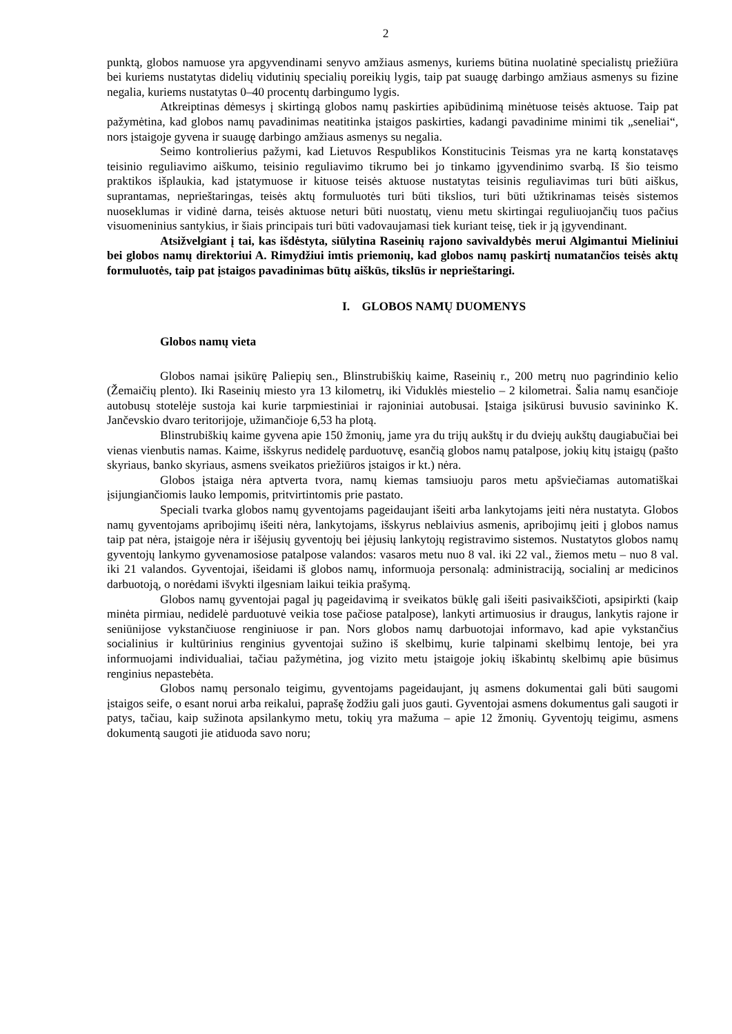2
punktą, globos namuose yra apgyvendinami senyvo amžiaus asmenys, kuriems būtina nuolatinė specialistų priežiūra bei kuriems nustatytas didelių vidutinių specialių poreikių lygis, taip pat suaugę darbingo amžiaus asmenys su fizine negalia, kuriems nustatytas 0–40 procentų darbingumo lygis.
Atkreiptinas dėmesys į skirtingą globos namų paskirties apibūdinimą minėtuose teisės aktuose. Taip pat pažymėtina, kad globos namų pavadinimas neatitinka įstaigos paskirties, kadangi pavadinime minimi tik „seneliai“, nors įstaigoje gyvena ir suaugę darbingo amžiaus asmenys su negalia.
Seimo kontrolierius pažymi, kad Lietuvos Respublikos Konstitucinis Teismas yra ne kartą konstatavęs teisinio reguliavimo aiškumo, teisinio reguliavimo tikrumo bei jo tinkamo įgyvendinimo svarbą. Iš šio teismo praktikos išplaukia, kad įstatymuose ir kituose teisės aktuose nustatytas teisinis reguliavimas turi būti aiškus, suprantamas, neprieštaringas, teisės aktų formuluotės turi būti tikslios, turi būti užtikrinamas teisės sistemos nuoseklumas ir vidinė darna, teisės aktuose neturi būti nuostatų, vienu metu skirtingai reguliuojančių tuos pačius visuomeninius santykius, ir šiais principais turi būti vadovaujamasi tiek kuriant teisę, tiek ir ją įgyvendinant.
Atsižvelgiant į tai, kas išdėstyta, siūlytina Raseinių rajono savivaldybės merui Algimantui Mieliniui bei globos namų direktoriui A. Rimydžiui imtis priemonių, kad globos namų paskirtį numatančios teisės aktų formuluotės, taip pat įstaigos pavadinimas būtų aiškūs, tikslūs ir neprieštaringi.
I. GLOBOS NAMŲ DUOMENYS
Globos namų vieta
Globos namai įsikūrę Paliepių sen., Blinstrubiškių kaime, Raseinių r., 200 metrų nuo pagrindinio kelio (Žemaičių plento). Iki Raseinių miesto yra 13 kilometrų, iki Viduklės miestelio – 2 kilometrai. Šalia namų esančioje autobusų stotelėje sustoja kai kurie tarpmiestiniai ir rajoniniai autobusai. Įstaiga įsikūrusi buvusio savininko K. Jančevskio dvaro teritorijoje, užimančioje 6,53 ha plotą.
Blinstrubiškių kaime gyvena apie 150 žmonių, jame yra du trijų aukštų ir du dviejų aukštų daugiabučiai bei vienas vienbutis namas. Kaime, išskyrus nedidelę parduotuvę, esančią globos namų patalpose, jokių kitų įstaigų (pašto skyriaus, banko skyriaus, asmens sveikatos priežiūros įstaigos ir kt.) nėra.
Globos įstaiga nėra aptverta tvora, namų kiemas tamsiuoju paros metu apšviečiamas automatiškai įsijungiančiomis lauko lempomis, pritvirtintomis prie pastato.
Speciali tvarka globos namų gyventojams pageidaujant išeiti arba lankytojams įeiti nėra nustatyta. Globos namų gyventojams apribojimų išeiti nėra, lankytojams, išskyrus neblaivius asmenis, apribojimų įeiti į globos namus taip pat nėra, įstaigoje nėra ir išėjusių gyventojų bei įėjusių lankytojų registravimo sistemos. Nustatytos globos namų gyventojų lankymo gyvenamosiose patalpose valandos: vasaros metu nuo 8 val. iki 22 val., žiemos metu – nuo 8 val. iki 21 valandos. Gyventojai, išeidami iš globos namų, informuoja personalą: administraciją, socialinį ar medicinos darbuotoją, o norėdami išvykti ilgesniam laikui teikia prašymą.
Globos namų gyventojai pagal jų pageidavimą ir sveikatos būklę gali išeiti pasivaikščioti, apsipirkti (kaip minėta pirmiau, nedidelė parduotuvė veikia tose pačiose patalpose), lankyti artimuosius ir draugus, lankytis rajone ir seniūnijose vykstančiuose renginiuose ir pan. Nors globos namų darbuotojai informavo, kad apie vykstančius socialinius ir kultūrinius renginius gyventojai sužino iš skelbimų, kurie talpinami skelbimų lentoje, bei yra informuojami individualiai, tačiau pažymėtina, jog vizito metu įstaigoje jokių iškabintų skelbimų apie būsimus renginius nepastebėta.
Globos namų personalo teigimu, gyventojams pageidaujant, jų asmens dokumentai gali būti saugomi įstaigos seife, o esant norui arba reikalui, paprašę žodžiu gali juos gauti. Gyventojai asmens dokumentus gali saugoti ir patys, tačiau, kaip sužinota apsilankymo metu, tokių yra mažuma – apie 12 žmonių. Gyventojų teigimu, asmens dokumentą saugoti jie atiduoda savo noru;